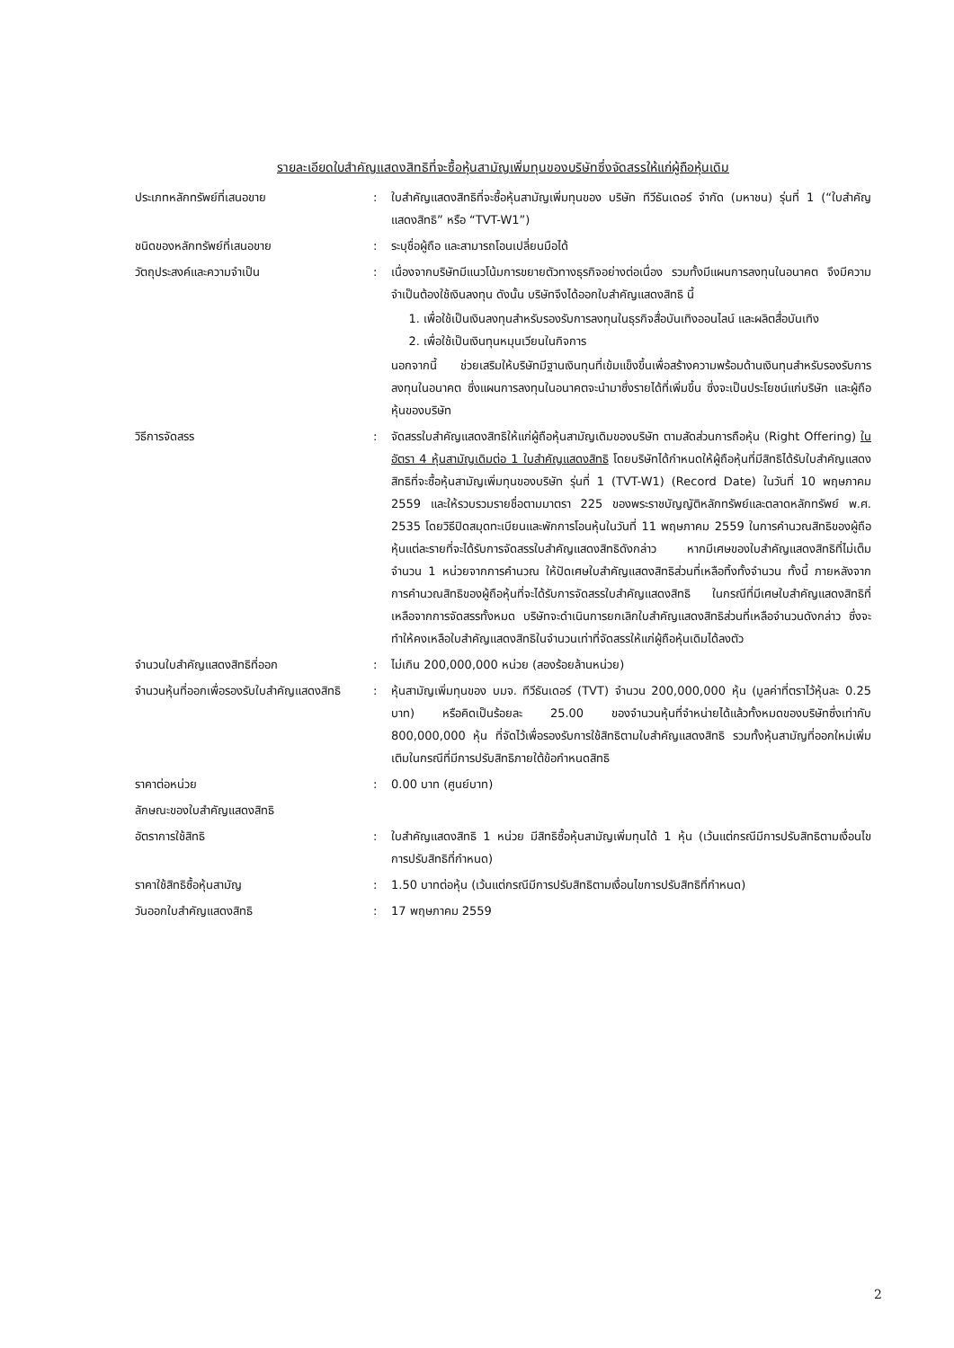รายละเอียดใบสำคัญแสดงสิทธิที่จะซื้อหุ้นสามัญเพิ่มทุนของบริษัทซึ่งจัดสรรให้แก่ผู้ถือหุ้นเดิม
ประเภทหลักทรัพย์ที่เสนอขาย : ใบสำคัญแสดงสิทธิที่จะซื้อหุ้นสามัญเพิ่มทุนของ บริษัท ทีวีธันเดอร์ จำกัด (มหาชน) รุ่นที่ 1 (“ใบสำคัญแสดงสิทธิ” หรือ “TVT-W1”)
ชนิดของหลักทรัพย์ที่เสนอขาย : ระบุชื่อผู้ถือ และสามารถโอนเปลี่ยนมือได้
วัตถุประสงค์และความจำเป็น : เนื่องจากบริษัทมีแนวโน้มการขยายตัวทางธุรกิจอย่างต่อเนื่อง รวมทั้งมีแผนการลงทุนในอนาคต จึงมีความจำเป็นต้องใช้เงินลงทุน ดังนั้น บริษัทจึงได้ออกใบสำคัญแสดงสิทธิ นี้
1. เพื่อใช้เป็นเงินลงทุนสำหรับรองรับการลงทุนในธุรกิจสื่อบันเทิงออนไลน์ และผลิตสื่อบันเทิง
2. เพื่อใช้เป็นเงินทุนหมุนเวียนในกิจการ
นอกจากนี้ ช่วยเสริมให้บริษัทมีฐานเงินทุนที่เข้มแข็งขึ้นเพื่อสร้างความพร้อมด้านเงินทุนสำหรับรองรับการลงทุนในอนาคต ซึ่งแผนการลงทุนในอนาคตจะนำมาซึ่งรายได้ที่เพิ่มขึ้น ซึ่งจะเป็นประโยชน์แก่บริษัท และผู้ถือหุ้นของบริษัท
วิธีการจัดสรร : จัดสรรใบสำคัญแสดงสิทธิให้แก่ผู้ถือหุ้นสามัญเดิมของบริษัท ตามสัดส่วนการถือหุ้น (Right Offering) ในอัตรา 4 หุ้นสามัญเดิมต่อ 1 ใบสำคัญแสดงสิทธิ โดยบริษัทได้กำหนดให้ผู้ถือหุ้นที่มีสิทธิได้รับใบสำคัญแสดงสิทธิที่จะซื้อหุ้นสามัญเพิ่มทุนของบริษัท รุ่นที่ 1 (TVT-W1) (Record Date) ในวันที่ 10 พฤษภาคม 2559 และให้รวบรวมรายชื่อตามมาตรา 225 ของพระราชบัญญัติหลักทรัพย์และตลาดหลักทรัพย์ พ.ศ. 2535 โดยวิธีปิดสมุดทะเบียนและพักการโอนหุ้นในวันที่ 11 พฤษภาคม 2559 ในการคำนวณสิทธิของผู้ถือหุ้นแต่ละรายที่จะได้รับการจัดสรรใบสำคัญแสดงสิทธิดังกล่าว หากมีเศษของใบสำคัญแสดงสิทธิที่ไม่เต็มจำนวน 1 หน่วยจากการคำนวณ ให้ปัดเศษใบสำคัญแสดงสิทธิส่วนที่เหลือทิ้งทั้งจำนวน ทั้งนี้ ภายหลังจากการคำนวณสิทธิของผู้ถือหุ้นที่จะได้รับการจัดสรรใบสำคัญแสดงสิทธิ ในกรณีที่มีเศษใบสำคัญแสดงสิทธิที่เหลือจากการจัดสรรทั้งหมด บริษัทจะดำเนินการยกเลิกใบสำคัญแสดงสิทธิส่วนที่เหลือจำนวนดังกล่าว ซึ่งจะทำให้คงเหลือใบสำคัญแสดงสิทธิในจำนวนเท่าที่จัดสรรให้แก่ผู้ถือหุ้นเดิมได้ลงตัว
จำนวนใบสำคัญแสดงสิทธิที่ออก : ไม่เกิน 200,000,000 หน่วย (สองร้อยล้านหน่วย)
จำนวนหุ้นที่ออกเพื่อรองรับใบสำคัญแสดงสิทธิ
: หุ้นสามัญเพิ่มทุนของ บมจ. ทีวีธันเดอร์ (TVT) จำนวน 200,000,000 หุ้น (มูลค่าที่ตราไว้หุ้นละ 0.25 บาท) หรือคิดเป็นร้อยละ 25.00 ของจำนวนหุ้นที่จำหน่ายได้แล้วทั้งหมดของบริษัทซึ่งเท่ากับ 800,000,000 หุ้น ที่จัดไว้เพื่อรองรับการใช้สิทธิตามใบสำคัญแสดงสิทธิ รวมทั้งหุ้นสามัญที่ออกใหม่เพิ่มเติมในกรณีที่มีการปรับสิทธิภายใต้ข้อกำหนดสิทธิ
ราคาต่อหน่วย : 0.00 บาท (ศูนย์บาท)
ลักษณะของใบสำคัญแสดงสิทธิ
อัตราการใช้สิทธิ : ใบสำคัญแสดงสิทธิ 1 หน่วย มีสิทธิซื้อหุ้นสามัญเพิ่มทุนได้ 1 หุ้น (เว้นแต่กรณีมีการปรับสิทธิตามเงื่อนไขการปรับสิทธิที่กำหนด)
ราคาใช้สิทธิซื้อหุ้นสามัญ : 1.50 บาทต่อหุ้น (เว้นแต่กรณีมีการปรับสิทธิตามเงื่อนไขการปรับสิทธิที่กำหนด)
วันออกใบสำคัญแสดงสิทธิ : 17 พฤษภาคม 2559
2